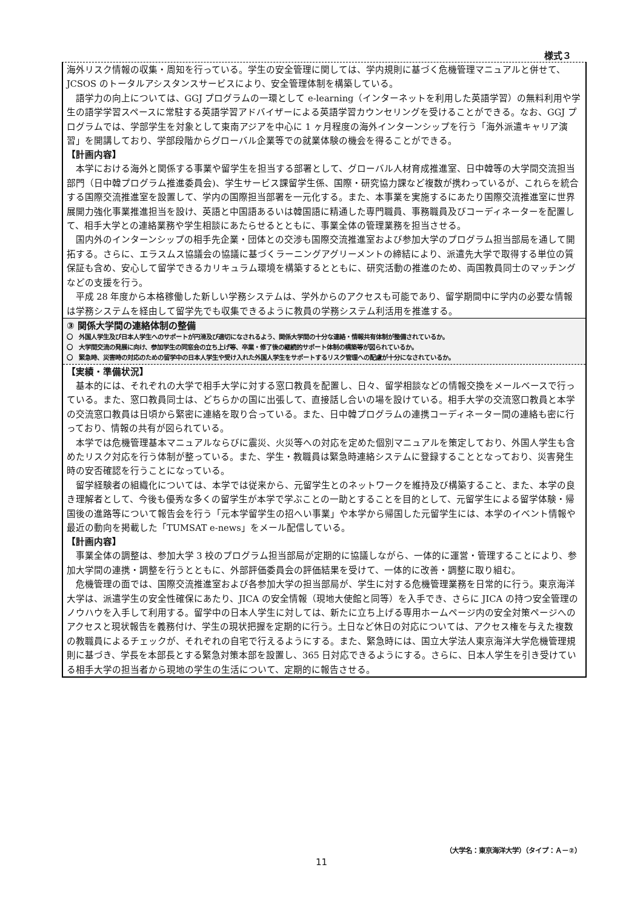様式３
海外リスク情報の収集・周知を行っている。学生の安全管理に関しては、学内規則に基づく危機管理マニュアルと併せて、JCSOS のトータルアシスタンスサービスにより、安全管理体制を構築している。
語学力の向上については、GGJ プログラムの一環として e-learning（インターネットを利用した英語学習）の無料利用や学生の語学学習スペースに常駐する英語学習アドバイザーによる英語学習カウンセリングを受けることができる。なお、GGJ プログラムでは、学部学生を対象として東南アジアを中心に 1 ヶ月程度の海外インターンシップを行う「海外派遣キャリア演習」を開講しており、学部段階からグローバル企業等での就業体験の機会を得ることができる。
【計画内容】
本学における海外と関係する事業や留学生を担当する部署として、グローバル人材育成推進室、日中韓等の大学間交流担当部門（日中韓プログラム推進委員会)、学生サービス課留学生係、国際・研究協力課など複数が携わっているが、これらを統合する国際交流推進室を設置して、学内の国際担当部署を一元化する。また、本事業を実施するにあたり国際交流推進室に世界展開力強化事業推進担当を設け、英語と中国語あるいは韓国語に精通した専門職員、事務職員及びコーディネーターを配置して、相手大学との連絡業務や学生相談にあたらせるとともに、事業全体の管理業務を担当させる。
国内外のインターンシップの相手先企業・団体との交渉も国際交流推進室および参加大学のプログラム担当部局を通して開拓する。さらに、エラスムス協議会の協議に基づくラーニングアグリーメントの締結により、派遣先大学で取得する単位の質保証も含め、安心して留学できるカリキュラム環境を構築するとともに、研究活動の推進のため、両国教員同士のマッチングなどの支援を行う。
平成 28 年度から本格稼働した新しい学務システムは、学外からのアクセスも可能であり、留学期間中に学内の必要な情報は学務システムを経由して留学先でも収集できるように教員の学務システム利活用を推進する。
③ 関係大学間の連絡体制の整備
〇　外国人学生及び日本人学生へのサポートが円滑及び適切になされるよう、関係大学間の十分な連絡・情報共有体制が整備されているか。
〇　大学間交流の発展に向け、参加学生の同窓会の立ち上げ等、卒業・修了後の継続的サポート体制の構築等が図られているか。
〇　緊急時、災害時の対応のための留学中の日本人学生や受け入れた外国人学生をサポートするリスク管理への配慮が十分になされているか。
【実績・準備状況】
基本的には、それぞれの大学で相手大学に対する窓口教員を配置し、日々、留学相談などの情報交換をメールベースで行っている。また、窓口教員同士は、どちらかの国に出張して、直接話し合いの場を設けている。相手大学の交流窓口教員と本学の交流窓口教員は日頃から緊密に連絡を取り合っている。また、日中韓プログラムの連携コーディネーター間の連絡も密に行っており、情報の共有が図られている。
本学では危機管理基本マニュアルならびに震災、火災等への対応を定めた個別マニュアルを策定しており、外国人学生も含めたリスク対応を行う体制が整っている。また、学生・教職員は緊急時連絡システムに登録することとなっており、災害発生時の安否確認を行うことになっている。
留学経験者の組織化については、本学では従来から、元留学生とのネットワークを維持及び構築すること、また、本学の良き理解者として、今後も優秀な多くの留学生が本学で学ぶことの一助とすることを目的として、元留学生による留学体験・帰国後の進路等について報告会を行う「元本学留学生の招へい事業」や本学から帰国した元留学生には、本学のイベント情報や最近の動向を掲載した「TUMSAT e-news」をメール配信している。
【計画内容】
事業全体の調整は、参加大学 3 校のプログラム担当部局が定期的に協議しながら、一体的に運営・管理することにより、参加大学間の連携・調整を行うとともに、外部評価委員会の評価結果を受けて、一体的に改善・調整に取り組む。
危機管理の面では、国際交流推進室および各参加大学の担当部局が、学生に対する危機管理業務を日常的に行う。東京海洋大学は、派遣学生の安全性確保にあたり、JICA の安全情報（現地大使館と同等）を入手でき、さらに JICA の持つ安全管理のノウハウを入手して利用する。留学中の日本人学生に対しては、新たに立ち上げる専用ホームページ内の安全対策ページへのアクセスと現状報告を義務付け、学生の現状把握を定期的に行う。土日など休日の対応については、アクセス権を与えた複数の教職員によるチェックが、それぞれの自宅で行えるようにする。また、緊急時には、国立大学法人東京海洋大学危機管理規則に基づき、学長を本部長とする緊急対策本部を設置し、365 日対応できるようにする。さらに、日本人学生を引き受けている相手大学の担当者から現地の学生の生活について、定期的に報告させる。
（大学名：東京海洋大学）（タイプ：Ａ－②）
11